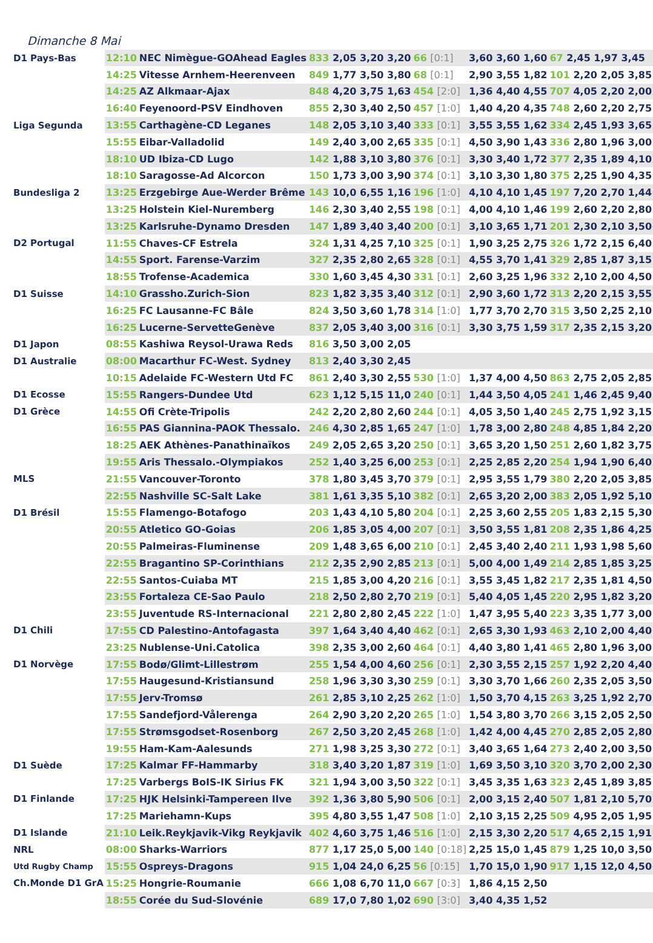Dimanche 8 Mai
| D1 Pays-Bas | 12:10 | NEC Nimègue-GOAhead Eagles | 833 2,05 3,20 3,20 | 66 [0:1] | 3,60 3,60 1,60 | 67 2,45 1,97 3,45 |
| | 14:25 | Vitesse Arnhem-Heerenveen | 849 1,77 3,50 3,80 | 68 [0:1] | 2,90 3,55 1,82 | 101 2,20 2,05 3,85 |
| | 14:25 | AZ Alkmaar-Ajax | 848 4,20 3,75 1,63 | 454 [2:0] | 1,36 4,40 4,55 | 707 4,05 2,20 2,00 |
| | 16:40 | Feyenoord-PSV Eindhoven | 855 2,30 3,40 2,50 | 457 [1:0] | 1,40 4,20 4,35 | 748 2,60 2,20 2,75 |
| Liga Segunda | 13:55 | Carthagène-CD Leganes | 148 2,05 3,10 3,40 | 333 [0:1] | 3,55 3,55 1,62 | 334 2,45 1,93 3,65 |
| | 15:55 | Eibar-Valladolid | 149 2,40 3,00 2,65 | 335 [0:1] | 4,50 3,90 1,43 | 336 2,80 1,96 3,00 |
| | 18:10 | UD Ibiza-CD Lugo | 142 1,88 3,10 3,80 | 376 [0:1] | 3,30 3,40 1,72 | 377 2,35 1,89 4,10 |
| | 18:10 | Saragosse-Ad Alcorcon | 150 1,73 3,00 3,90 | 374 [0:1] | 3,10 3,30 1,80 | 375 2,25 1,90 4,35 |
| Bundesliga 2 | 13:25 | Erzgebirge Aue-Werder Brême | 143 10,0 6,55 1,16 | 196 [1:0] | 4,10 4,10 1,45 | 197 7,20 2,70 1,44 |
| | 13:25 | Holstein Kiel-Nuremberg | 146 2,30 3,40 2,55 | 198 [0:1] | 4,00 4,10 1,46 | 199 2,60 2,20 2,80 |
| | 13:25 | Karlsruhe-Dynamo Dresden | 147 1,89 3,40 3,40 | 200 [0:1] | 3,10 3,65 1,71 | 201 2,30 2,10 3,50 |
| D2 Portugal | 11:55 | Chaves-CF Estrela | 324 1,31 4,25 7,10 | 325 [0:1] | 1,90 3,25 2,75 | 326 1,72 2,15 6,40 |
| | 14:55 | Sport. Farense-Varzim | 327 2,35 2,80 2,65 | 328 [0:1] | 4,55 3,70 1,41 | 329 2,85 1,87 3,15 |
| | 18:55 | Trofense-Academica | 330 1,60 3,45 4,30 | 331 [0:1] | 2,60 3,25 1,96 | 332 2,10 2,00 4,50 |
| D1 Suisse | 14:10 | Grassho.Zurich-Sion | 823 1,82 3,35 3,40 | 312 [0:1] | 2,90 3,60 1,72 | 313 2,20 2,15 3,55 |
| | 16:25 | FC Lausanne-FC Bâle | 824 3,50 3,60 1,78 | 314 [1:0] | 1,77 3,70 2,70 | 315 3,50 2,25 2,10 |
| | 16:25 | Lucerne-ServetteGenève | 837 2,05 3,40 3,00 | 316 [0:1] | 3,30 3,75 1,59 | 317 2,35 2,15 3,20 |
| D1 Japon | 08:55 | Kashiwa Reysol-Urawa Reds | 816 3,50 3,00 2,05 | | | |
| D1 Australie | 08:00 | Macarthur FC-West. Sydney | 813 2,40 3,30 2,45 | | | |
| | 10:15 | Adelaide FC-Western Utd FC | 861 2,40 3,30 2,55 | 530 [1:0] | 1,37 4,00 4,50 | 863 2,75 2,05 2,85 |
| D1 Ecosse | 15:55 | Rangers-Dundee Utd | 623 1,12 5,15 11,0 | 240 [0:1] | 1,44 3,50 4,05 | 241 1,46 2,45 9,40 |
| D1 Grèce | 14:55 | Ofi Crète-Tripolis | 242 2,20 2,80 2,60 | 244 [0:1] | 4,05 3,50 1,40 | 245 2,75 1,92 3,15 |
| | 16:55 | PAS Giannina-PAOK Thessalo. | 246 4,30 2,85 1,65 | 247 [1:0] | 1,78 3,00 2,80 | 248 4,85 1,84 2,20 |
| | 18:25 | AEK Athènes-Panathinaïkos | 249 2,05 2,65 3,20 | 250 [0:1] | 3,65 3,20 1,50 | 251 2,60 1,82 3,75 |
| | 19:55 | Aris Thessalo.-Olympiakos | 252 1,40 3,25 6,00 | 253 [0:1] | 2,25 2,85 2,20 | 254 1,94 1,90 6,40 |
| MLS | 21:55 | Vancouver-Toronto | 378 1,80 3,45 3,70 | 379 [0:1] | 2,95 3,55 1,79 | 380 2,20 2,05 3,85 |
| | 22:55 | Nashville SC-Salt Lake | 381 1,61 3,35 5,10 | 382 [0:1] | 2,65 3,20 2,00 | 383 2,05 1,92 5,10 |
| D1 Brésil | 15:55 | Flamengo-Botafogo | 203 1,43 4,10 5,80 | 204 [0:1] | 2,25 3,60 2,55 | 205 1,83 2,15 5,30 |
| | 20:55 | Atletico GO-Goias | 206 1,85 3,05 4,00 | 207 [0:1] | 3,50 3,55 1,81 | 208 2,35 1,86 4,25 |
| | 20:55 | Palmeiras-Fluminense | 209 1,48 3,65 6,00 | 210 [0:1] | 2,45 3,40 2,40 | 211 1,93 1,98 5,60 |
| | 22:55 | Bragantino SP-Corinthians | 212 2,35 2,90 2,85 | 213 [0:1] | 5,00 4,00 1,49 | 214 2,85 1,85 3,25 |
| | 22:55 | Santos-Cuiaba MT | 215 1,85 3,00 4,20 | 216 [0:1] | 3,55 3,45 1,82 | 217 2,35 1,81 4,50 |
| | 23:55 | Fortaleza CE-Sao Paulo | 218 2,50 2,80 2,70 | 219 [0:1] | 5,40 4,05 1,45 | 220 2,95 1,82 3,20 |
| | 23:55 | Juventude RS-Internacional | 221 2,80 2,80 2,45 | 222 [1:0] | 1,47 3,95 5,40 | 223 3,35 1,77 3,00 |
| D1 Chili | 17:55 | CD Palestino-Antofagasta | 397 1,64 3,40 4,40 | 462 [0:1] | 2,65 3,30 1,93 | 463 2,10 2,00 4,40 |
| | 23:25 | Nublense-Uni.Catolica | 398 2,35 3,00 2,60 | 464 [0:1] | 4,40 3,80 1,41 | 465 2,80 1,96 3,00 |
| D1 Norvège | 17:55 | Bodø/Glimt-Lillestrøm | 255 1,54 4,00 4,60 | 256 [0:1] | 2,30 3,55 2,15 | 257 1,92 2,20 4,40 |
| | 17:55 | Haugesund-Kristiansund | 258 1,96 3,30 3,30 | 259 [0:1] | 3,30 3,70 1,66 | 260 2,35 2,05 3,50 |
| | 17:55 | Jerv-Tromsø | 261 2,85 3,10 2,25 | 262 [1:0] | 1,50 3,70 4,15 | 263 3,25 1,92 2,70 |
| | 17:55 | Sandefjord-Vålerenga | 264 2,90 3,20 2,20 | 265 [1:0] | 1,54 3,80 3,70 | 266 3,15 2,05 2,50 |
| | 17:55 | Strømsgodset-Rosenborg | 267 2,50 3,20 2,45 | 268 [1:0] | 1,42 4,00 4,45 | 270 2,85 2,05 2,80 |
| | 19:55 | Ham-Kam-Aalesunds | 271 1,98 3,25 3,30 | 272 [0:1] | 3,40 3,65 1,64 | 273 2,40 2,00 3,50 |
| D1 Suède | 17:25 | Kalmar FF-Hammarby | 318 3,40 3,20 1,87 | 319 [1:0] | 1,69 3,50 3,10 | 320 3,70 2,00 2,30 |
| | 17:25 | Varbergs BoIS-IK Sirius FK | 321 1,94 3,00 3,50 | 322 [0:1] | 3,45 3,35 1,63 | 323 2,45 1,89 3,85 |
| D1 Finlande | 17:25 | HJK Helsinki-Tampereen Ilve | 392 1,36 3,80 5,90 | 506 [0:1] | 2,00 3,15 2,40 | 507 1,81 2,10 5,70 |
| | 17:25 | Mariehamn-Kups | 395 4,80 3,55 1,47 | 508 [1:0] | 2,10 3,15 2,25 | 509 4,95 2,05 1,95 |
| D1 Islande | 21:10 | Leik.Reykjavik-Vikg Reykjavik | 402 4,60 3,75 1,46 | 516 [1:0] | 2,15 3,30 2,20 | 517 4,65 2,15 1,91 |
| NRL | 08:00 | Sharks-Warriors | 877 1,17 25,0 5,00 | 140 [0:18] | 2,25 15,0 1,45 | 879 1,25 10,0 3,50 |
| Utd Rugby Champ | 15:55 | Ospreys-Dragons | 915 1,04 24,0 6,25 | 56 [0:15] | 1,70 15,0 1,90 | 917 1,15 12,0 4,50 |
| Ch.Monde D1 GrA | 15:25 | Hongrie-Roumanie | 666 1,08 6,70 11,0 | 667 [0:3] | 1,86 4,15 2,50 | |
| | 18:55 | Corée du Sud-Slovénie | 689 17,0 7,80 1,02 | 690 [3:0] | 3,40 4,35 1,52 | |